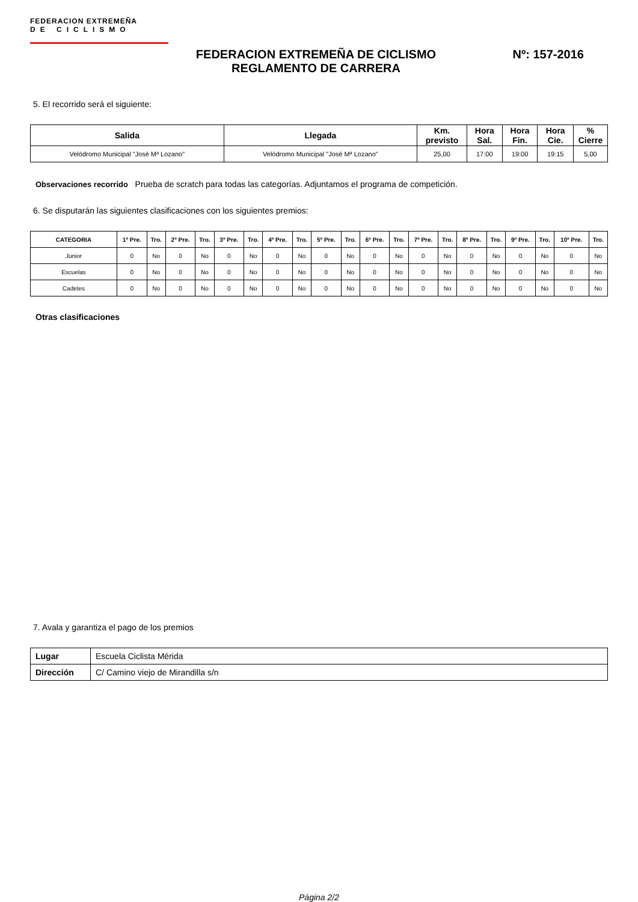FEDERACION EXTREMEÑA
DE CICLISMO
FEDERACION EXTREMEÑA DE CICLISMO
REGLAMENTO DE CARRERA
Nº: 157-2016
5. El recorrido será el siguiente:
| Salida | Llegada | Km. previsto | Hora Sal. | Hora Fin. | Hora Cie. | % Cierre |
| --- | --- | --- | --- | --- | --- | --- |
| Velódromo Municipal "José Mª Lozano" | Velódromo Municipal "José Mª Lozano" | 25,00 | 17:00 | 19:00 | 19:15 | 5,00 |
Observaciones recorrido Prueba de scratch para todas las categorías. Adjuntamos el programa de competición.
6. Se disputarán las siguientes clasificaciones con los siguientes premios:
| CATEGORIA | 1º Pre. | Tro. | 2º Pre. | Tro. | 3º Pre. | Tro. | 4º Pre. | Tro. | 5º Pre. | Tro. | 6º Pre. | Tro. | 7º Pre. | Tro. | 8º Pre. | Tro. | 9º Pre. | Tro. | 10º Pre. | Tro. |
| --- | --- | --- | --- | --- | --- | --- | --- | --- | --- | --- | --- | --- | --- | --- | --- | --- | --- | --- | --- | --- |
| Junior | 0 | No | 0 | No | 0 | No | 0 | No | 0 | No | 0 | No | 0 | No | 0 | No | 0 | No | 0 | No |
| Escuelas | 0 | No | 0 | No | 0 | No | 0 | No | 0 | No | 0 | No | 0 | No | 0 | No | 0 | No | 0 | No |
| Cadetes | 0 | No | 0 | No | 0 | No | 0 | No | 0 | No | 0 | No | 0 | No | 0 | No | 0 | No | 0 | No |
Otras clasificaciones
7. Avala y garantiza el pago de los premios
| Lugar | Escuela Ciclista Mérida |
| Dirección | C/ Camino viejo de Mirandilla s/n |
Página 2/2